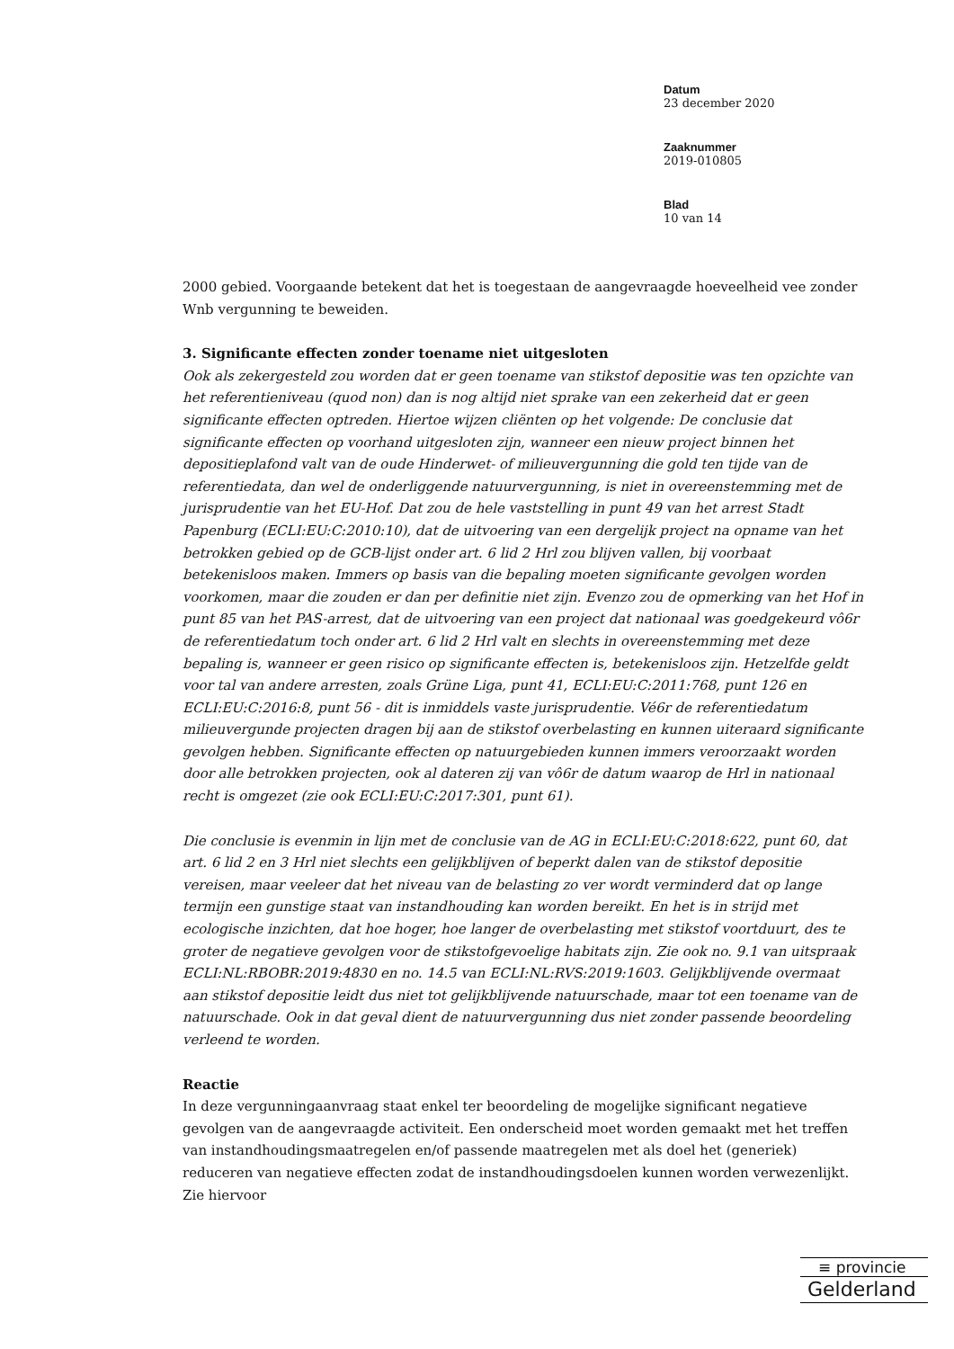Datum
23 december 2020
Zaaknummer
2019-010805
Blad
10 van 14
2000 gebied. Voorgaande betekent dat het is toegestaan de aangevraagde hoeveelheid vee zonder Wnb vergunning te beweiden.
3. Significante effecten zonder toename niet uitgesloten
Ook als zekergesteld zou worden dat er geen toename van stikstof depositie was ten opzichte van het referentieniveau (quod non) dan is nog altijd niet sprake van een zekerheid dat er geen significante effecten optreden. Hiertoe wijzen cliënten op het volgende: De conclusie dat significante effecten op voorhand uitgesloten zijn, wanneer een nieuw project binnen het depositieplafond valt van de oude Hinderwet- of milieuvergunning die gold ten tijde van de referentiedata, dan wel de onderliggende natuurvergunning, is niet in overeenstemming met de jurisprudentie van het EU-Hof. Dat zou de hele vaststelling in punt 49 van het arrest Stadt Papenburg (ECLI:EU:C:2010:10), dat de uitvoering van een dergelijk project na opname van het betrokken gebied op de GCB-lijst onder art. 6 lid 2 Hrl zou blijven vallen, bij voorbaat betekenisloos maken. Immers op basis van die bepaling moeten significante gevolgen worden voorkomen, maar die zouden er dan per definitie niet zijn. Evenzo zou de opmerking van het Hof in punt 85 van het PAS-arrest, dat de uitvoering van een project dat nationaal was goedgekeurd vô6r de referentiedatum toch onder art. 6 lid 2 Hrl valt en slechts in overeenstemming met deze bepaling is, wanneer er geen risico op significante effecten is, betekenisloos zijn. Hetzelfde geldt voor tal van andere arresten, zoals Grüne Liga, punt 41, ECLI:EU:C:2011:768, punt 126 en ECLI:EU:C:2016:8, punt 56 - dit is inmiddels vaste jurisprudentie. Vé6r de referentiedatum milieuvergunde projecten dragen bij aan de stikstof overbelasting en kunnen uiteraard significante gevolgen hebben. Significante effecten op natuurgebieden kunnen immers veroorzaakt worden door alle betrokken projecten, ook al dateren zij van vô6r de datum waarop de Hrl in nationaal recht is omgezet (zie ook ECLI:EU:C:2017:301, punt 61).
Die conclusie is evenmin in lijn met de conclusie van de AG in ECLI:EU:C:2018:622, punt 60, dat art. 6 lid 2 en 3 Hrl niet slechts een gelijkblijven of beperkt dalen van de stikstof depositie vereisen, maar veeleer dat het niveau van de belasting zo ver wordt verminderd dat op lange termijn een gunstige staat van instandhouding kan worden bereikt. En het is in strijd met ecologische inzichten, dat hoe hoger, hoe langer de overbelasting met stikstof voortduurt, des te groter de negatieve gevolgen voor de stikstofgevoelige habitats zijn. Zie ook no. 9.1 van uitspraak ECLI:NL:RBOBR:2019:4830 en no. 14.5 van ECLI:NL:RVS:2019:1603. Gelijkblijvende overmaat aan stikstof depositie leidt dus niet tot gelijkblijvende natuurschade, maar tot een toename van de natuurschade. Ook in dat geval dient de natuurvergunning dus niet zonder passende beoordeling verleend te worden.
Reactie
In deze vergunningaanvraag staat enkel ter beoordeling de mogelijke significant negatieve gevolgen van de aangevraagde activiteit. Een onderscheid moet worden gemaakt met het treffen van instandhoudingsmaatregelen en/of passende maatregelen met als doel het (generiek) reduceren van negatieve effecten zodat de instandhoudingsdoelen kunnen worden verwezenlijkt. Zie hiervoor
≡ provincie
Gelderland